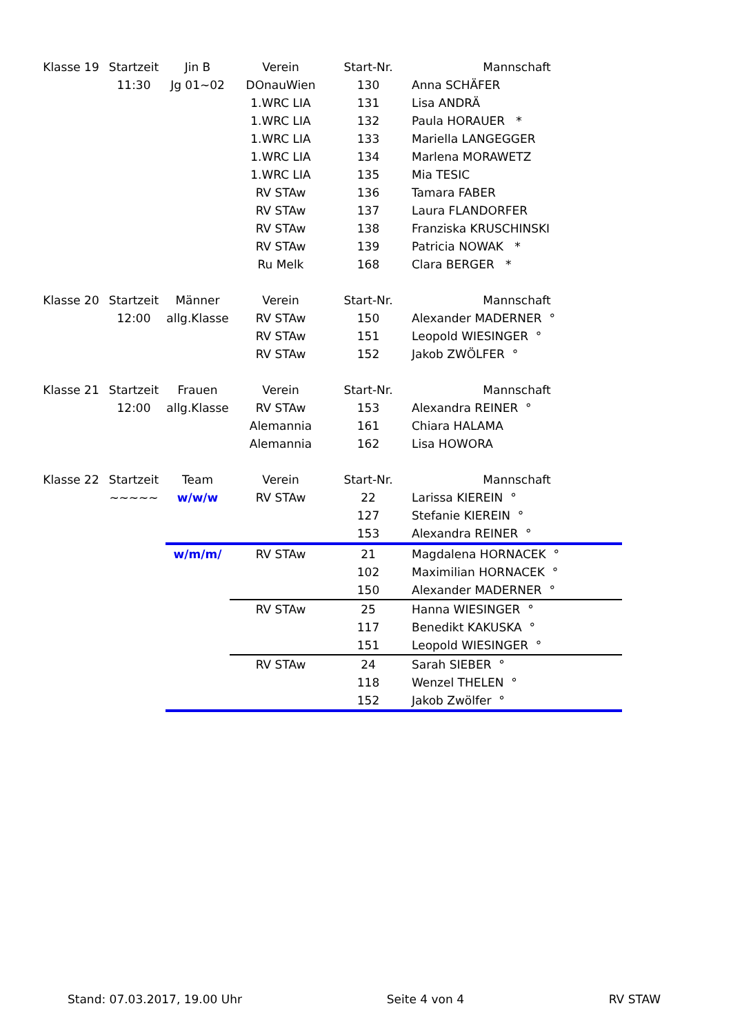| Klasse 19 | Startzeit | Jin B | Verein | Start-Nr. | Mannschaft |
| --- | --- | --- | --- | --- | --- |
| | 11:30 | Jg 01~02 | DOnauWien | 130 | Anna SCHÄFER |
| | | | 1.WRC LIA | 131 | Lisa ANDRÄ |
| | | | 1.WRC LIA | 132 | Paula HORAUER * |
| | | | 1.WRC LIA | 133 | Mariella LANGEGGER |
| | | | 1.WRC LIA | 134 | Marlena MORAWETZ |
| | | | 1.WRC LIA | 135 | Mia TESIC |
| | | | RV STAw | 136 | Tamara FABER |
| | | | RV STAw | 137 | Laura FLANDORFER |
| | | | RV STAw | 138 | Franziska KRUSCHINSKI |
| | | | RV STAw | 139 | Patricia NOWAK * |
| | | | Ru Melk | 168 | Clara BERGER * |
| Klasse 20 | Startzeit | Männer | Verein | Start-Nr. | Mannschaft |
| | 12:00 | allg.Klasse | RV STAw | 150 | Alexander MADERNER ° |
| | | | RV STAw | 151 | Leopold WIESINGER ° |
| | | | RV STAw | 152 | Jakob ZWÖLFER ° |
| Klasse 21 | Startzeit | Frauen | Verein | Start-Nr. | Mannschaft |
| | 12:00 | allg.Klasse | RV STAw | 153 | Alexandra REINER ° |
| | | | Alemannia | 161 | Chiara HALAMA |
| | | | Alemannia | 162 | Lisa HOWORA |
| Klasse 22 | Startzeit | Team | Verein | Start-Nr. | Mannschaft |
| | ~~~~~ | w/w/w | RV STAw | 22 | Larissa KIEREIN ° |
| | | | | 127 | Stefanie KIEREIN ° |
| | | | | 153 | Alexandra REINER ° |
| | | w/m/m/ | RV STAw | 21 | Magdalena HORNACEK ° |
| | | | | 102 | Maximilian HORNACEK ° |
| | | | | 150 | Alexander MADERNER ° |
| | | | RV STAw | 25 | Hanna WIESINGER ° |
| | | | | 117 | Benedikt KAKUSKA ° |
| | | | | 151 | Leopold WIESINGER ° |
| | | | RV STAw | 24 | Sarah SIEBER ° |
| | | | | 118 | Wenzel THELEN ° |
| | | | | 152 | Jakob Zwölfer ° |
Stand: 07.03.2017, 19.00 Uhr Seite 4 von 4 RV STAW